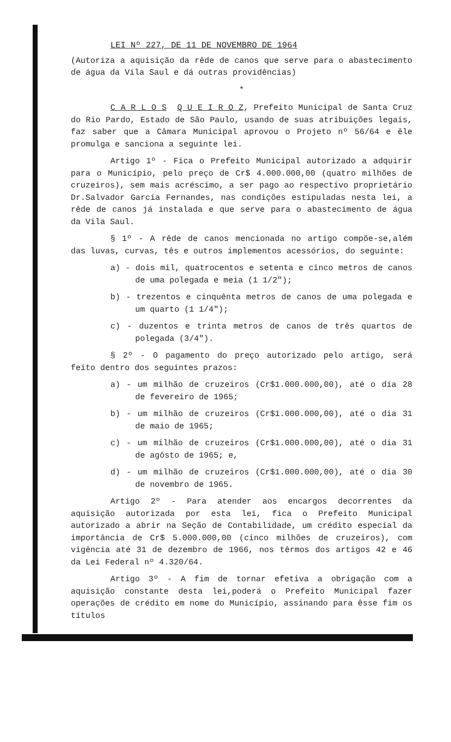LEI Nº 227, DE 11 DE NOVEMBRO DE 1964
(Autoriza a aquisição da rêde de canos que serve para o abastecimento de água da Vila Saul e dá outras providências)
*
C A R L O S Q U E I R O Z, Prefeito Municipal de Santa Cruz do Rio Pardo, Estado de São Paulo, usando de suas atribuições legais, faz saber que a Câmara Municipal aprovou o Projeto nº 56/64 e êle promulga e sanciona a seguinte lei.
Artigo 1º - Fica o Prefeito Municipal autorizado a adquirir para o Município, pelo preço de Cr$ 4.000.000,00 (quatro milhões de cruzeiros), sem mais acréscimo, a ser pago ao respectivo proprietário Dr.Salvador Garcia Fernandes, nas condições estipuladas nesta lei, a rêde de canos já instalada e que serve para o abastecimento de água da Vila Saul.
§ 1º - A rêde de canos mencionada no artigo compõe-se,além das luvas, curvas, tês e outros implementos acessórios, do seguinte:
a) - dois mil, quatrocentos e setenta e cinco metros de canos de uma polegada e meia (1 1/2");
b) - trezentos e cinquênta metros de canos de uma polegada e um quarto (1 1/4");
c) - duzentos e trinta metros de canos de três quartos de polegada (3/4").
§ 2º - O pagamento do preço autorizado pelo artigo, será feito dentro dos seguintes prazos:
a) - um milhão de cruzeiros (Cr$1.000.000,00), até o dia 28 de fevereiro de 1965;
b) - um milhão de cruzeiros (Cr$1.000.000,00), até o dia 31 de maio de 1965;
c) - um milhão de cruzeiros (Cr$1.000.000,00), até o dia 31 de agôsto de 1965; e,
d) - um milhão de cruzeiros (Cr$1.000.000,00), até o dia 30 de novembro de 1965.
Artigo 2º - Para atender aos encargos decorrentes da aquisição autorizada por esta lei, fica o Prefeito Municipal autorizado a abrir na Seção de Contabilidade, um crédito especial da importância de Cr$ 5.000.000,00 (cinco milhões de cruzeiros), com vigência até 31 de dezembro de 1966, nos têrmos dos artigos 42 e 46 da Lei Federal nº 4.320/64.
Artigo 3º - A fim de tornar efetiva a obrigação com a aquisição constante desta lei,poderá o Prefeito Municipal fazer operações de crédito em nome do Município, assinando para êsse fim os títulos